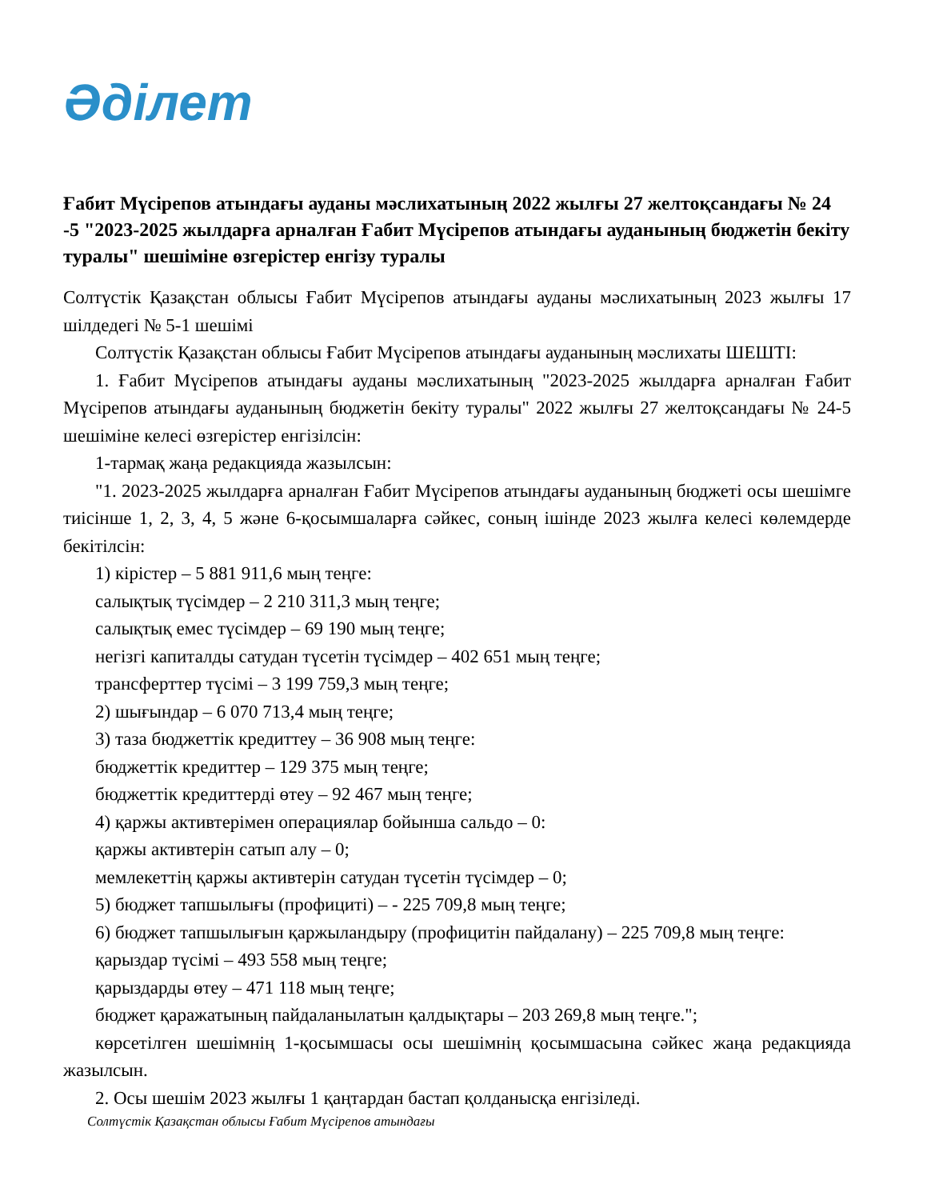Әділет
Ғабит Мүсірепов атындағы ауданы мәслихатының 2022 жылғы 27 желтоқсандағы № 24 -5 "2023-2025 жылдарға арналған Ғабит Мүсірепов атындағы ауданының бюджетін бекіту туралы" шешіміне өзгерістер енгізу туралы
Солтүстік Қазақстан облысы Ғабит Мүсірепов атындағы ауданы мәслихатының 2023 жылғы 17 шілдедегі № 5-1 шешімі
Солтүстік Қазақстан облысы Ғабит Мүсірепов атындағы ауданының мәслихаты ШЕШТІ:
1. Ғабит Мүсірепов атындағы ауданы мәслихатының "2023-2025 жылдарға арналған Ғабит Мүсірепов атындағы ауданының бюджетін бекіту туралы" 2022 жылғы 27 желтоқсандағы № 24-5 шешіміне келесі өзгерістер енгізілсін:
1-тармақ жаңа редакцияда жазылсын:
"1. 2023-2025 жылдарға арналған Ғабит Мүсірепов атындағы ауданының бюджеті осы шешімге тиісінше 1, 2, 3, 4, 5 және 6-қосымшаларға сәйкес, соның ішінде 2023 жылға келесі көлемдерде бекітілсін:
1) кірістер – 5 881 911,6 мың теңге:
салықтық түсімдер – 2 210 311,3 мың теңге;
салықтық емес түсімдер – 69 190 мың теңге;
негізгі капиталды сатудан түсетін түсімдер – 402 651 мың теңге;
трансферттер түсімі – 3 199 759,3 мың теңге;
2) шығындар – 6 070 713,4 мың теңге;
3) таза бюджеттік кредиттеу – 36 908 мың теңге:
бюджеттік кредиттер – 129 375 мың теңге;
бюджеттік кредиттерді өтеу – 92 467 мың теңге;
4) қаржы активтерімен операциялар бойынша сальдо – 0:
қаржы активтерін сатып алу – 0;
мемлекеттің қаржы активтерін сатудан түсетін түсімдер – 0;
5) бюджет тапшылығы (профициті) – - 225 709,8 мың теңге;
6) бюджет тапшылығын қаржыландыру (профицитін пайдалану) – 225 709,8 мың теңге:
қарыздар түсімі – 493 558 мың теңге;
қарыздарды өтеу – 471 118 мың теңге;
бюджет қаражатының пайдаланылатын қалдықтары – 203 269,8 мың теңге.";
көрсетілген шешімнің 1-қосымшасы осы шешімнің қосымшасына сәйкес жаңа редакцияда жазылсын.
2. Осы шешім 2023 жылғы 1 қаңтардан бастап қолданысқа енгізіледі.
Солтүстік Қазақстан облысы Ғабит Мүсірепов атындағы